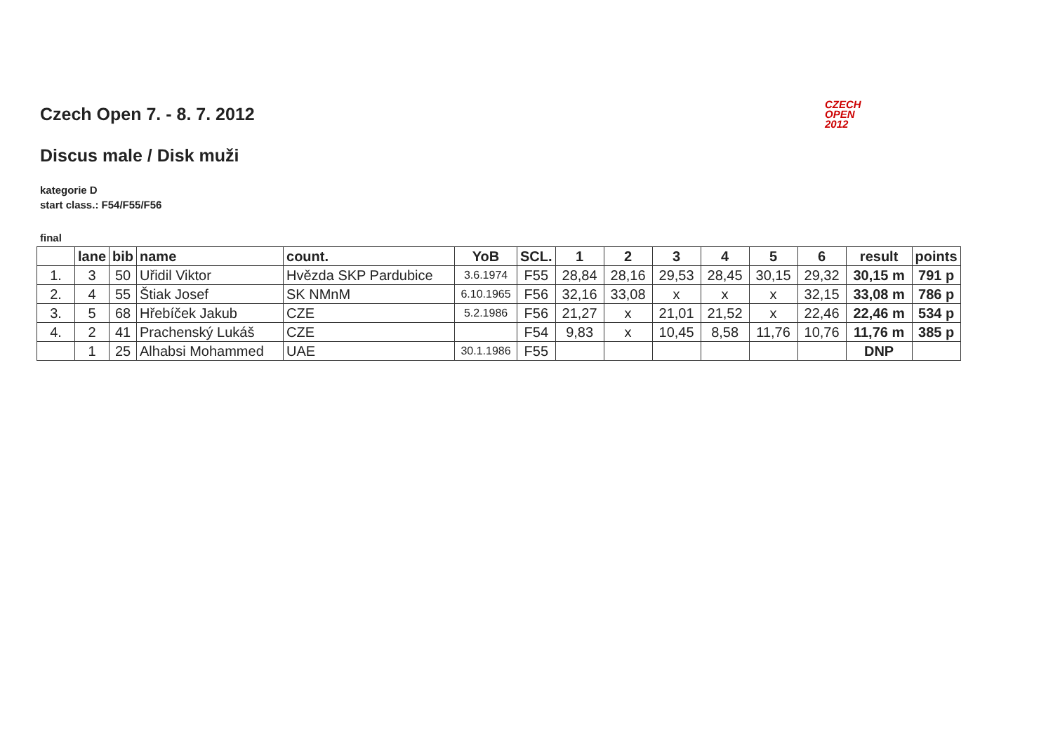CZECH
OPEN
2012
Czech Open 7. - 8. 7. 2012
Discus male / Disk muži
kategorie D
start class.: F54/F55/F56
final
| | lane | bib | name | count. | YoB | SCL. | 1 | 2 | 3 | 4 | 5 | 6 | result | points |
| --- | --- | --- | --- | --- | --- | --- | --- | --- | --- | --- | --- | --- | --- | --- |
| 1. | 3 | 50 | Uřidil Viktor | Hvězda SKP Pardubice | 3.6.1974 | F55 | 28,84 | 28,16 | 29,53 | 28,45 | 30,15 | 29,32 | 30,15 m | 791 p |
| 2. | 4 | 55 | Štiak Josef | SK NMnM | 6.10.1965 | F56 | 32,16 | 33,08 | x | x | x | 32,15 | 33,08 m | 786 p |
| 3. | 5 | 68 | Hřebíček Jakub | CZE | 5.2.1986 | F56 | 21,27 | x | 21,01 | 21,52 | x | 22,46 | 22,46 m | 534 p |
| 4. | 2 | 41 | Prachenský Lukáš | CZE | | F54 | 9,83 | x | 10,45 | 8,58 | 11,76 | 10,76 | 11,76 m | 385 p |
| | 1 | 25 | Alhabsi Mohammed | UAE | 30.1.1986 | F55 | | | | | | | DNP | |